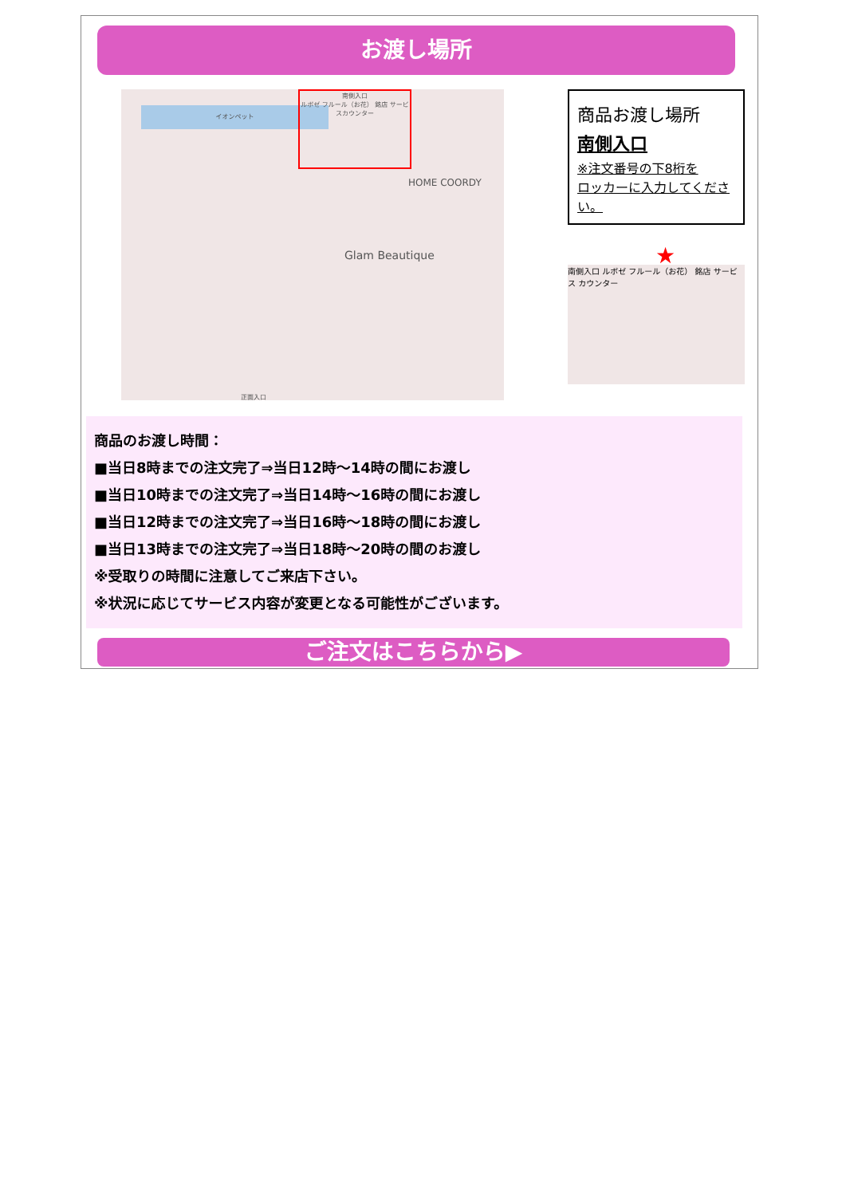お渡し場所
イオンペット
南側入口
ルボゼ フルール（お花） 銘店 サービスカウンター
Glam Beautique
HOME COORDY
正面入口
商品お渡し場所
南側入口
※注文番号の下8桁を
ロッカーに入力してください。
★
南側入口 ルボゼ フルール（お花） 銘店 サービス カウンター
商品のお渡し時間：
■当日8時までの注文完了⇒当日12時～14時の間にお渡し
■当日10時までの注文完了⇒当日14時～16時の間にお渡し
■当日12時までの注文完了⇒当日16時～18時の間にお渡し
■当日13時までの注文完了⇒当日18時～20時の間のお渡し
※受取りの時間に注意してご来店下さい。
※状況に応じてサービス内容が変更となる可能性がございます。
ご注文はこちらから▶